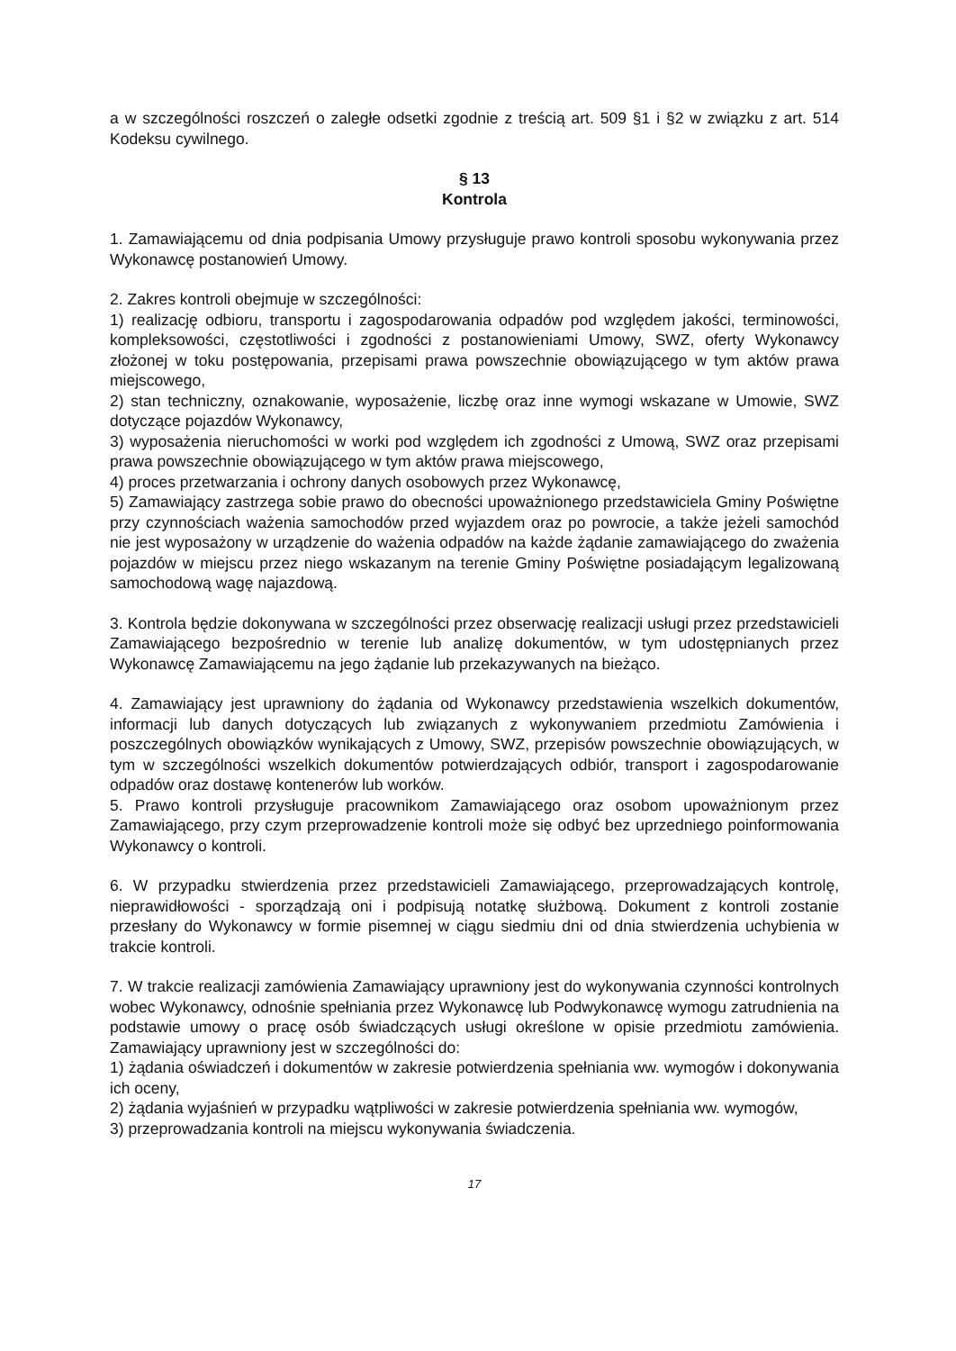a w szczególności roszczeń o zaległe odsetki zgodnie z treścią art. 509 §1 i §2 w związku z art. 514 Kodeksu cywilnego.
§ 13
Kontrola
1. Zamawiającemu od dnia podpisania Umowy przysługuje prawo kontroli sposobu wykonywania przez Wykonawcę postanowień Umowy.
2. Zakres kontroli obejmuje w szczególności:
1) realizację odbioru, transportu i zagospodarowania odpadów pod względem jakości, terminowości, kompleksowości, częstotliwości i zgodności z postanowieniami Umowy, SWZ, oferty Wykonawcy złożonej w toku postępowania, przepisami prawa powszechnie obowiązującego w tym aktów prawa miejscowego,
2) stan techniczny, oznakowanie, wyposażenie, liczbę oraz inne wymogi wskazane w Umowie, SWZ dotyczące pojazdów Wykonawcy,
3) wyposażenia nieruchomości w worki pod względem ich zgodności z Umową, SWZ oraz przepisami prawa powszechnie obowiązującego w tym aktów prawa miejscowego,
4) proces przetwarzania i ochrony danych osobowych przez Wykonawcę,
5) Zamawiający zastrzega sobie prawo do obecności upoważnionego przedstawiciela Gminy Poświętne przy czynnościach ważenia samochodów przed wyjazdem oraz po powrocie, a także jeżeli samochód nie jest wyposażony w urządzenie do ważenia odpadów na każde żądanie zamawiającego do zważenia pojazdów w miejscu przez niego wskazanym na terenie Gminy Poświętne posiadającym legalizowaną samochodową wagę najazdową.
3. Kontrola będzie dokonywana w szczególności przez obserwację realizacji usługi przez przedstawicieli Zamawiającego bezpośrednio w terenie lub analizę dokumentów, w tym udostępnianych przez Wykonawcę Zamawiającemu na jego żądanie lub przekazywanych na bieżąco.
4. Zamawiający jest uprawniony do żądania od Wykonawcy przedstawienia wszelkich dokumentów, informacji lub danych dotyczących lub związanych z wykonywaniem przedmiotu Zamówienia i poszczególnych obowiązków wynikających z Umowy, SWZ, przepisów powszechnie obowiązujących, w tym w szczególności wszelkich dokumentów potwierdzających odbiór, transport i zagospodarowanie odpadów oraz dostawę kontenerów lub worków.
5. Prawo kontroli przysługuje pracownikom Zamawiającego oraz osobom upoważnionym przez Zamawiającego, przy czym przeprowadzenie kontroli może się odbyć bez uprzedniego poinformowania Wykonawcy o kontroli.
6. W przypadku stwierdzenia przez przedstawicieli Zamawiającego, przeprowadzających kontrolę, nieprawidłowości - sporządzają oni i podpisują notatkę służbową. Dokument z kontroli zostanie przesłany do Wykonawcy w formie pisemnej w ciągu siedmiu dni od dnia stwierdzenia uchybienia w trakcie kontroli.
7. W trakcie realizacji zamówienia Zamawiający uprawniony jest do wykonywania czynności kontrolnych wobec Wykonawcy, odnośnie spełniania przez Wykonawcę lub Podwykonawcę wymogu zatrudnienia na podstawie umowy o pracę osób świadczących usługi określone w opisie przedmiotu zamówienia. Zamawiający uprawniony jest w szczególności do:
1) żądania oświadczeń i dokumentów w zakresie potwierdzenia spełniania ww. wymogów i dokonywania ich oceny,
2) żądania wyjaśnień w przypadku wątpliwości w zakresie potwierdzenia spełniania ww. wymogów,
3) przeprowadzania kontroli na miejscu wykonywania świadczenia.
17